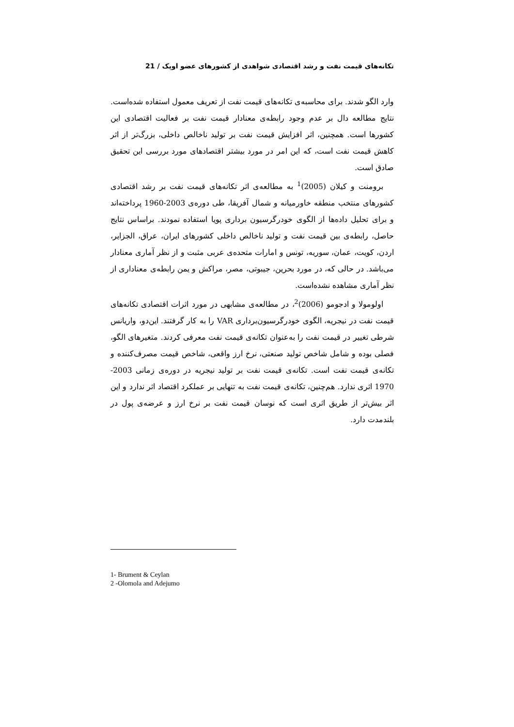تکانه‌های قیمت نفت و رشد اقتصادی شواهدی از کشورهای عضو اوپک / 21
وارد الگو شدند. برای محاسبه‌ی تکانه‌های قیمت نفت از تعریف معمول استفاده شده‌است. نتایج مطالعه دال بر عدم وجود رابطه‌ی معنادار قیمت نفت بر فعالیت اقتصادی این کشورها است. همچنین، اثر افزایش قیمت نفت بر تولید ناخالص داخلی، بزرگ‌تر از اثر کاهش قیمت نفت است، که این امر در مورد بیشتر اقتصادهای مورد بررسی این تحقیق صادق است.
برومنت و کیلان (2005)<sup>1</sup> به مطالعه‌ی اثر تکانه‌های قیمت نفت بر رشد اقتصادی کشورهای منتخب منطقه خاورمیانه و شمال آفریقا، طی دوره‌ی 2003-1960 پرداخته‌اند و برای تحلیل داده‌ها از الگوی خودرگرسیون برداری پویا استفاده نمودند. براساس نتایج حاصل، رابطه‌ی بین قیمت نفت و تولید ناخالص داخلی کشورهای ایران، عراق، الجزایر، اردن، کویت، عمان، سوریه، تونس و امارات متحده‌ی عربی مثبت و از نظر آماری معنادار می‌باشد. در حالی که، در مورد بحرین، جیبوتی، مصر، مراکش و یمن رابطه‌ی معناداری از نظر آماری مشاهده نشده‌است.
اولومولا و ادجومو (2006)<sup>2</sup>، در مطالعه‌ی مشابهی در مورد اثرات اقتصادی تکانه‌های قیمت نفت در نیجریه، الگوی خودرگرسیون‌برداری VAR را به کار گرفتند. این‌دو، واریانس شرطی تغییر در قیمت نفت را به‌عنوان تکانه‌ی قیمت نفت معرفی کردند. متغیرهای الگو، فصلی بوده و شامل شاخص تولید صنعتی، نرخ ارز واقعی، شاخص قیمت مصرف‌کننده و تکانه‌ی قیمت نفت است. تکانه‌ی قیمت نفت بر تولید نیجریه در دوره‌ی زمانی 2003-1970 اثری ندارد. هم‌چنین، تکانه‌ی قیمت نفت به تنهایی بر عملکرد اقتصاد اثر ندارد و این اثر بیش‌تر از طریق اثری است که نوسان قیمت نفت بر نرخ ارز و عرضه‌ی پول در بلندمدت دارد.
1- Brument & Ceylan
2 -Olomola and Adejumo